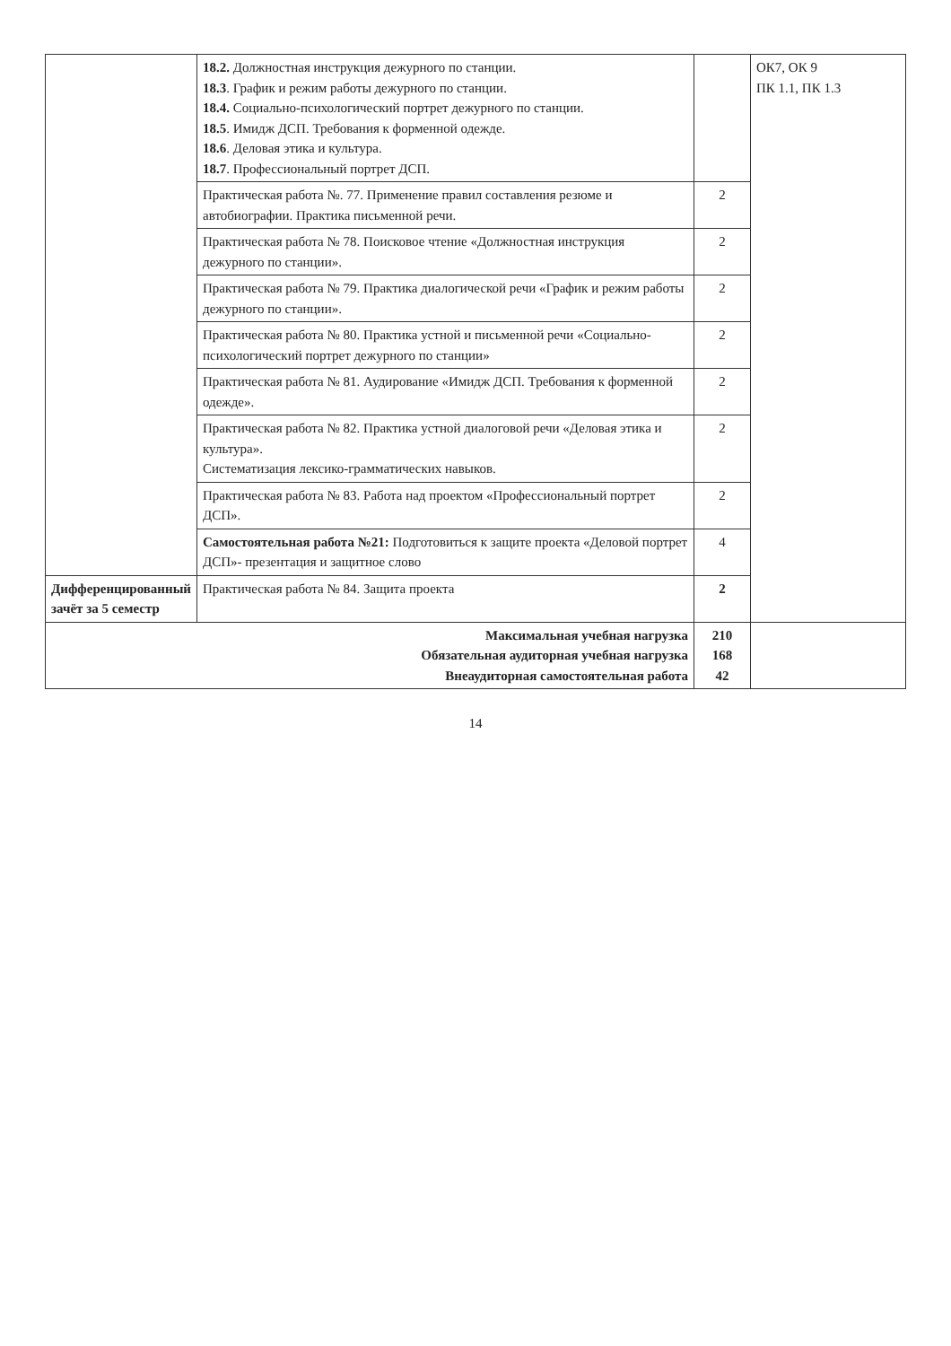| | 18.2. Должностная инструкция дежурного по станции. 18.3 . График и режим работы дежурного по станции. 18.4. Социально-психологический портрет дежурного по станции. 18.5 . Имидж ДСП. Требования к форменной одежде. 18.6 . Деловая этика и культура. 18.7 . Профессиональный портрет ДСП. | | ОК7, ОК 9 ПК 1.1, ПК 1.3 |
| | Практическая работа №. 77. Применение правил составления резюме и автобиографии. Практика письменной речи. | 2 | |
| | Практическая работа № 78. Поисковое чтение «Должностная инструкция дежурного по станции». | 2 | |
| | Практическая работа № 79. Практика диалогической речи «График и режим работы дежурного по станции». | 2 | |
| | Практическая работа № 80. Практика устной и письменной речи «Социально-психологический портрет дежурного по станции» | 2 | |
| | Практическая работа № 81. Аудирование «Имидж ДСП. Требования к форменной одежде». | 2 | |
| | Практическая работа № 82. Практика устной диалоговой речи «Деловая этика и культура». Систематизация лексико-грамматических навыков. | 2 | |
| | Практическая работа № 83. Работа над проектом «Профессиональный портрет ДСП». | 2 | |
| | Самостоятельная работа №21: Подготовиться к защите проекта «Деловой портрет ДСП»- презентация и защитное слово | 4 | |
| Дифференцированный зачёт за 5 семестр | Практическая работа № 84. Защита проекта | 2 | |
| Максимальная учебная нагрузка Обязательная аудиторная учебная нагрузка Внеаудиторная самостоятельная работа | | 210 168 42 | |
14